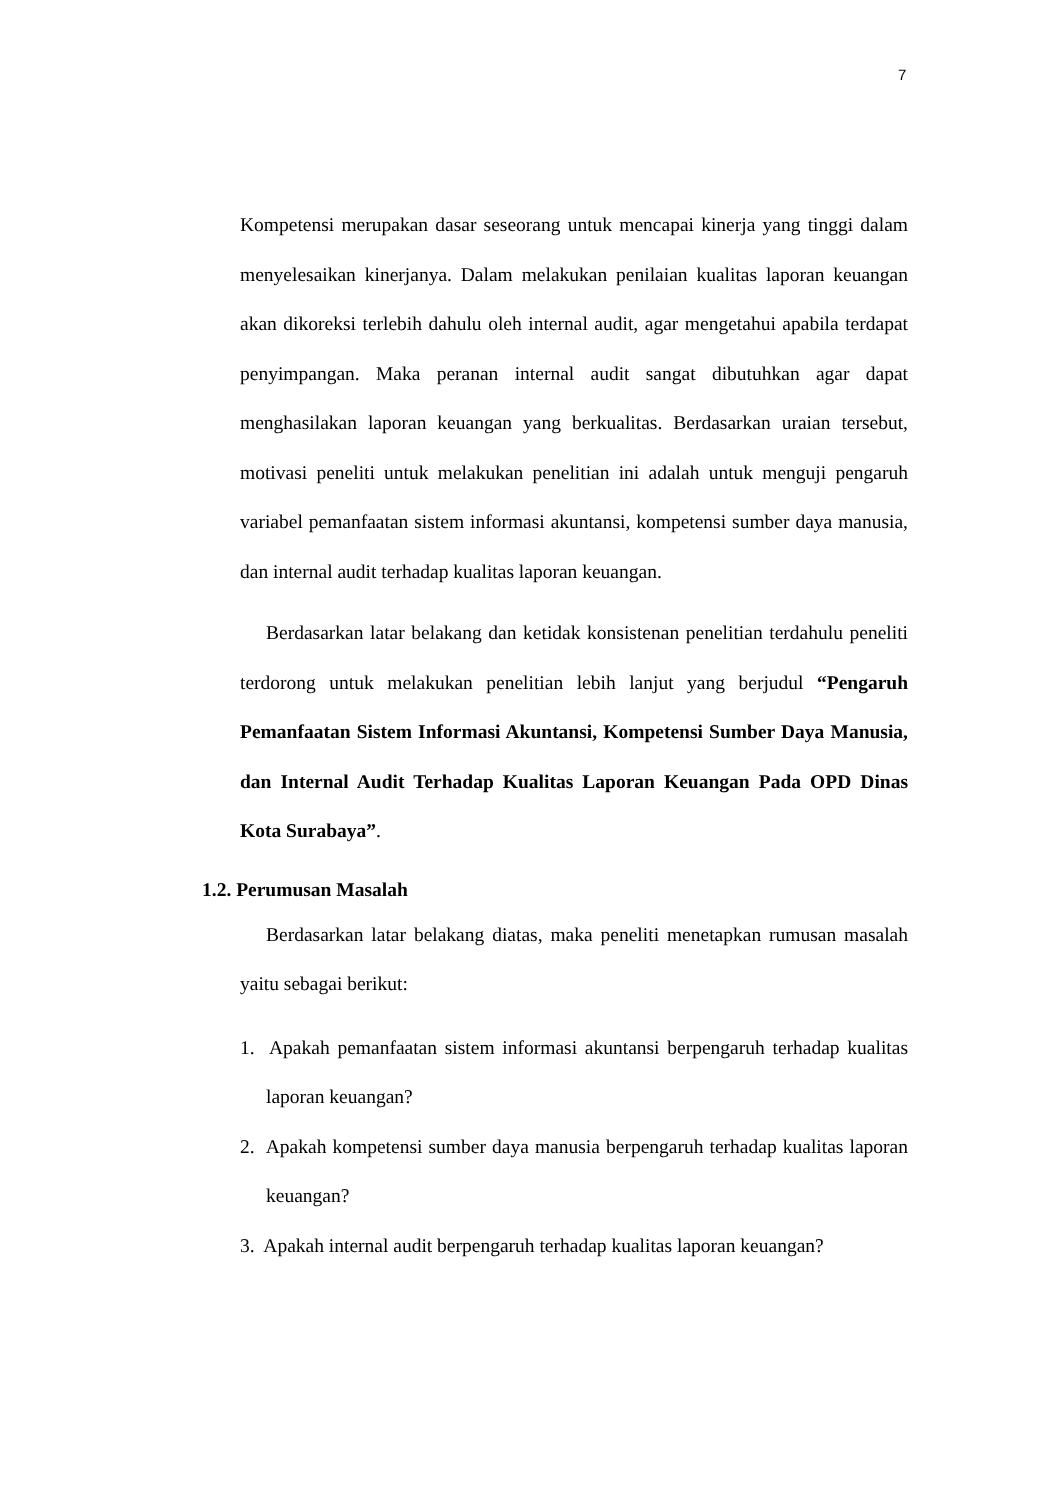7
Kompetensi merupakan dasar seseorang untuk mencapai kinerja yang tinggi dalam menyelesaikan kinerjanya. Dalam melakukan penilaian kualitas laporan keuangan akan dikoreksi terlebih dahulu oleh internal audit, agar mengetahui apabila terdapat penyimpangan. Maka peranan internal audit sangat dibutuhkan agar dapat menghasilakan laporan keuangan yang berkualitas. Berdasarkan uraian tersebut, motivasi peneliti untuk melakukan penelitian ini adalah untuk menguji pengaruh variabel pemanfaatan sistem informasi akuntansi, kompetensi sumber daya manusia, dan internal audit terhadap kualitas laporan keuangan.
Berdasarkan latar belakang dan ketidak konsistenan penelitian terdahulu peneliti terdorong untuk melakukan penelitian lebih lanjut yang berjudul “Pengaruh Pemanfaatan Sistem Informasi Akuntansi, Kompetensi Sumber Daya Manusia, dan Internal Audit Terhadap Kualitas Laporan Keuangan Pada OPD Dinas Kota Surabaya”.
1.2. Perumusan Masalah
Berdasarkan latar belakang diatas, maka peneliti menetapkan rumusan masalah yaitu sebagai berikut:
1. Apakah pemanfaatan sistem informasi akuntansi berpengaruh terhadap kualitas laporan keuangan?
2. Apakah kompetensi sumber daya manusia berpengaruh terhadap kualitas laporan keuangan?
3. Apakah internal audit berpengaruh terhadap kualitas laporan keuangan?